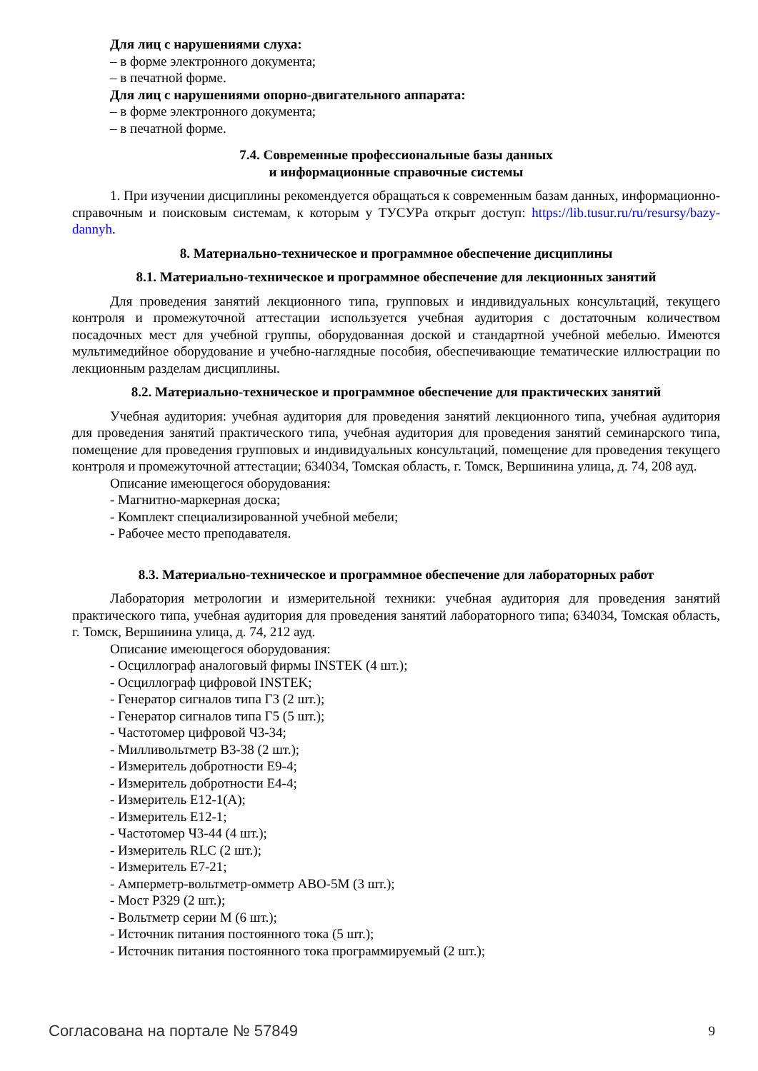Для лиц с нарушениями слуха:
– в форме электронного документа;
– в печатной форме.
Для лиц с нарушениями опорно-двигательного аппарата:
– в форме электронного документа;
– в печатной форме.
7.4. Современные профессиональные базы данных
и информационные справочные системы
1. При изучении дисциплины рекомендуется обращаться к современным базам данных, информационно-справочным и поисковым системам, к которым у ТУСУРа открыт доступ: https://lib.tusur.ru/ru/resursy/bazy-dannyh.
8. Материально-техническое и программное обеспечение дисциплины
8.1. Материально-техническое и программное обеспечение для лекционных занятий
Для проведения занятий лекционного типа, групповых и индивидуальных консультаций, текущего контроля и промежуточной аттестации используется учебная аудитория с достаточным количеством посадочных мест для учебной группы, оборудованная доской и стандартной учебной мебелью. Имеются мультимедийное оборудование и учебно-наглядные пособия, обеспечивающие тематические иллюстрации по лекционным разделам дисциплины.
8.2. Материально-техническое и программное обеспечение для практических занятий
Учебная аудитория: учебная аудитория для проведения занятий лекционного типа, учебная аудитория для проведения занятий практического типа, учебная аудитория для проведения занятий семинарского типа, помещение для проведения групповых и индивидуальных консультаций, помещение для проведения текущего контроля и промежуточной аттестации; 634034, Томская область, г. Томск, Вершинина улица, д. 74, 208 ауд.
Описание имеющегося оборудования:
- Магнитно-маркерная доска;
- Комплект специализированной учебной мебели;
- Рабочее место преподавателя.
8.3. Материально-техническое и программное обеспечение для лабораторных работ
Лаборатория метрологии и измерительной техники: учебная аудитория для проведения занятий практического типа, учебная аудитория для проведения занятий лабораторного типа; 634034, Томская область, г. Томск, Вершинина улица, д. 74, 212 ауд.
Описание имеющегося оборудования:
- Осциллограф аналоговый фирмы INSTEK (4 шт.);
- Осциллограф цифровой INSTEK;
- Генератор сигналов типа Г3 (2 шт.);
- Генератор сигналов типа Г5 (5 шт.);
- Частотомер цифровой Ч3-34;
- Милливольтметр В3-38 (2 шт.);
- Измеритель добротности Е9-4;
- Измеритель добротности Е4-4;
- Измеритель Е12-1(А);
- Измеритель Е12-1;
- Частотомер Ч3-44 (4 шт.);
- Измеритель RLC (2 шт.);
- Измеритель Е7-21;
- Амперметр-вольтметр-омметр АВО-5М (3 шт.);
- Мост Р329 (2 шт.);
- Вольтметр серии М (6 шт.);
- Источник питания постоянного тока (5 шт.);
- Источник питания постоянного тока программируемый (2 шт.);
Согласована на портале № 57849 9